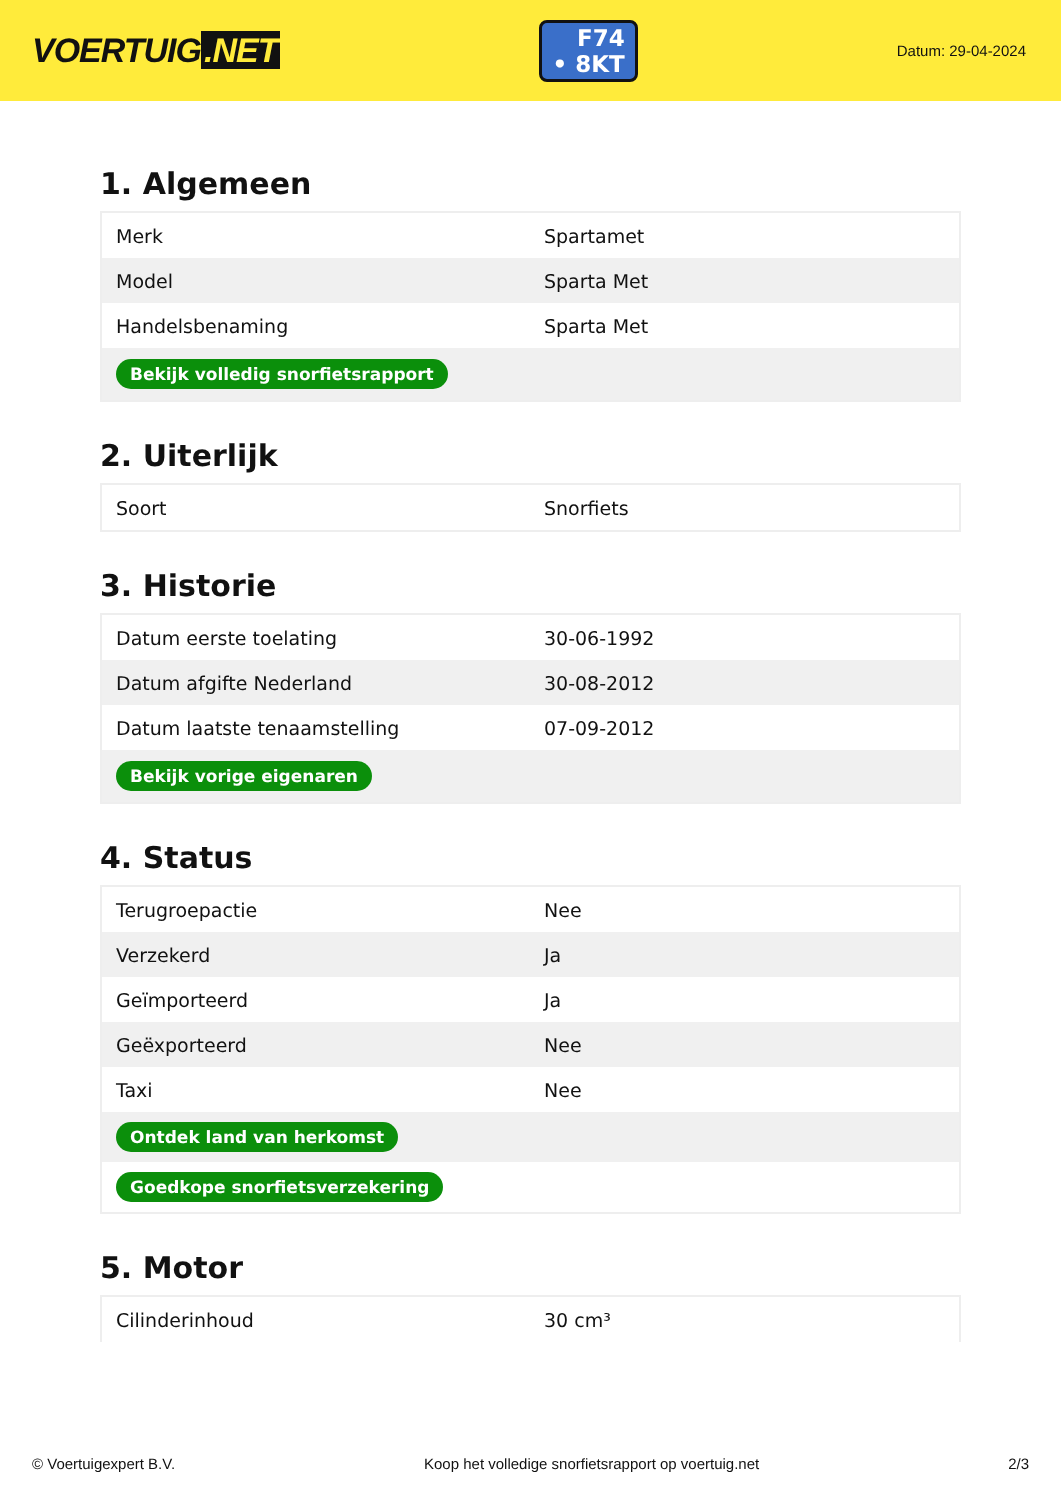VOERTUIG.NET
F74
• 8KT
Datum: 29-04-2024
1. Algemeen
| Merk | Spartamet |
| Model | Sparta Met |
| Handelsbenaming | Sparta Met |
| Bekijk volledig snorfietsrapport | |
2. Uiterlijk
| Soort | Snorfiets |
3. Historie
| Datum eerste toelating | 30-06-1992 |
| Datum afgifte Nederland | 30-08-2012 |
| Datum laatste tenaamstelling | 07-09-2012 |
| Bekijk vorige eigenaren | |
4. Status
| Terugroepactie | Nee |
| Verzekerd | Ja |
| Geïmporteerd | Ja |
| Geëxporteerd | Nee |
| Taxi | Nee |
| Ontdek land van herkomst | |
| Goedkope snorfietsverzekering | |
5. Motor
| Cilinderinhoud | 30 cm³ |
© Voertuigexpert B.V. Koop het volledige snorfietsrapport op voertuig.net 2/3